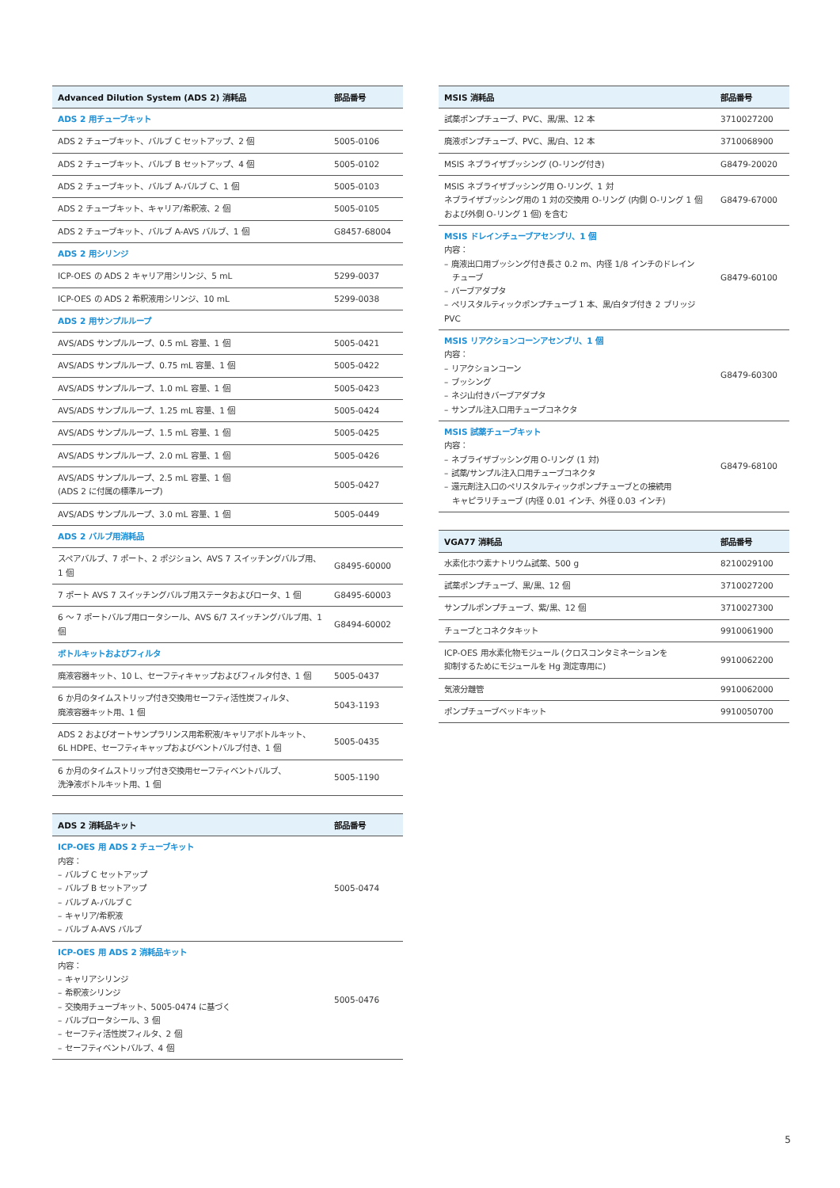| Advanced Dilution System (ADS 2) 消耗品 | 部品番号 |
| --- | --- |
| ADS 2 用チューブキット | |
| ADS 2 チューブキット、バルブ C セットアップ、2 個 | 5005-0106 |
| ADS 2 チューブキット、バルブ B セットアップ、4 個 | 5005-0102 |
| ADS 2 チューブキット、バルブ A-バルブ C、1 個 | 5005-0103 |
| ADS 2 チューブキット、キャリア/希釈液、2 個 | 5005-0105 |
| ADS 2 チューブキット、バルブ A-AVS バルブ、1 個 | G8457-68004 |
| ADS 2 用シリンジ | |
| ICP-OES の ADS 2 キャリア用シリンジ、5 mL | 5299-0037 |
| ICP-OES の ADS 2 希釈液用シリンジ、10 mL | 5299-0038 |
| ADS 2 用サンプルループ | |
| AVS/ADS サンプルループ、0.5 mL 容量、1 個 | 5005-0421 |
| AVS/ADS サンプルループ、0.75 mL 容量、1 個 | 5005-0422 |
| AVS/ADS サンプルループ、1.0 mL 容量、1 個 | 5005-0423 |
| AVS/ADS サンプルループ、1.25 mL 容量、1 個 | 5005-0424 |
| AVS/ADS サンプルループ、1.5 mL 容量、1 個 | 5005-0425 |
| AVS/ADS サンプルループ、2.0 mL 容量、1 個 | 5005-0426 |
| AVS/ADS サンプルループ、2.5 mL 容量、1 個 (ADS 2 に付属の標準ループ) | 5005-0427 |
| AVS/ADS サンプルループ、3.0 mL 容量、1 個 | 5005-0449 |
| ADS 2 バルブ用消耗品 | |
| スペアバルブ、7 ポート、2 ポジション、AVS 7 スイッチングバルブ用、1 個 | G8495-60000 |
| 7 ポート AVS 7 スイッチングバルブ用ステータおよびロータ、1 個 | G8495-60003 |
| 6 ～ 7 ポートバルブ用ロータシール、AVS 6/7 スイッチングバルブ用、1 個 | G8494-60002 |
| ボトルキットおよびフィルタ | |
| 廃液容器キット、10 L、セーフティキャップおよびフィルタ付き、1 個 | 5005-0437 |
| 6 か月のタイムストリップ付き交換用セーフティ活性炭フィルタ、 廃液容器キット用、1 個 | 5043-1193 |
| ADS 2 およびオートサンプラリンス用希釈液/キャリアボトルキット、 6L HDPE、セーフティキャップおよびベントバルブ付き、1 個 | 5005-0435 |
| 6 か月のタイムストリップ付き交換用セーフティベントバルブ、 洗浄液ボトルキット用、1 個 | 5005-1190 |
| ADS 2 消耗品キット | 部品番号 |
| --- | --- |
| ICP-OES 用 ADS 2 チューブキット 内容： – バルブ C セットアップ – バルブ B セットアップ – バルブ A-バルブ C – キャリア/希釈液 – バルブ A-AVS バルブ | 5005-0474 |
| ICP-OES 用 ADS 2 消耗品キット 内容： – キャリアシリンジ – 希釈液シリンジ – 交換用チューブキット、5005-0474 に基づく – バルブロータシール、3 個 – セーフティ活性炭フィルタ、2 個 – セーフティベントバルブ、4 個 | 5005-0476 |
| MSIS 消耗品 | 部品番号 |
| --- | --- |
| 試薬ポンプチューブ、PVC、黒/黒、12 本 | 3710027200 |
| 廃液ポンプチューブ、PVC、黒/白、12 本 | 3710068900 |
| MSIS ネブライザブッシング (O-リング付き) | G8479-20020 |
| MSIS ネブライザブッシング用 O-リング、1 対 ネブライザブッシング用の 1 対の交換用 O-リング (内側 O-リング 1 個 および外側 O-リング 1 個) を含む | G8479-67000 |
| MSIS ドレインチューブアセンブリ、1 個 内容： – 廃液出口用ブッシング付き長さ 0.2 m、内径 1/8 インチのドレイン チューブ – バーブアダプタ – ペリスタルティックポンプチューブ 1 本、黒/白タブ付き 2 ブリッジ PVC | G8479-60100 |
| MSIS リアクションコーンアセンブリ、1 個 内容： – リアクションコーン – ブッシング – ネジ山付きバーブアダプタ – サンプル注入口用チューブコネクタ | G8479-60300 |
| MSIS 試薬チューブキット 内容： – ネブライザブッシング用 O-リング (1 対) – 試薬/サンプル注入口用チューブコネクタ – 還元剤注入口のペリスタルティックポンプチューブとの接続用 キャピラリチューブ (内径 0.01 インチ、外径 0.03 インチ) | G8479-68100 |
| VGA77 消耗品 | 部品番号 |
| --- | --- |
| 水素化ホウ素ナトリウム試薬、500 g | 8210029100 |
| 試薬ポンプチューブ、黒/黒、12 個 | 3710027200 |
| サンプルポンプチューブ、紫/黒、12 個 | 3710027300 |
| チューブとコネクタキット | 9910061900 |
| ICP-OES 用水素化物モジュール (クロスコンタミネーションを 抑制するためにモジュールを Hg 測定専用に) | 9910062200 |
| 気液分離管 | 9910062000 |
| ポンプチューブベッドキット | 9910050700 |
5